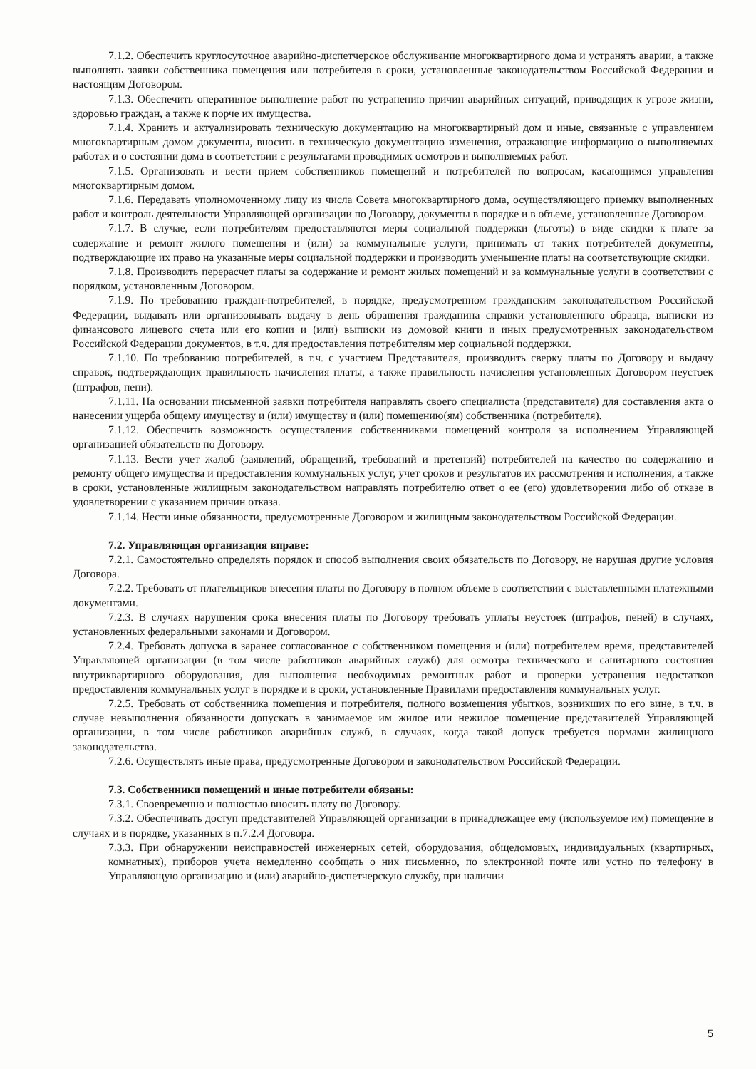7.1.2. Обеспечить круглосуточное аварийно-диспетчерское обслуживание многоквартирного дома и устранять аварии, а также выполнять заявки собственника помещения или потребителя в сроки, установленные законодательством Российской Федерации и настоящим Договором.
7.1.3. Обеспечить оперативное выполнение работ по устранению причин аварийных ситуаций, приводящих к угрозе жизни, здоровью граждан, а также к порче их имущества.
7.1.4. Хранить и актуализировать техническую документацию на многоквартирный дом и иные, связанные с управлением многоквартирным домом документы, вносить в техническую документацию изменения, отражающие информацию о выполняемых работах и о состоянии дома в соответствии с результатами проводимых осмотров и выполняемых работ.
7.1.5. Организовать и вести прием собственников помещений и потребителей по вопросам, касающимся управления многоквартирным домом.
7.1.6. Передавать уполномоченному лицу из числа Совета многоквартирного дома, осуществляющего приемку выполненных работ и контроль деятельности Управляющей организации по Договору, документы в порядке и в объеме, установленные Договором.
7.1.7. В случае, если потребителям предоставляются меры социальной поддержки (льготы) в виде скидки к плате за содержание и ремонт жилого помещения и (или) за коммунальные услуги, принимать от таких потребителей документы, подтверждающие их право на указанные меры социальной поддержки и производить уменьшение платы на соответствующие скидки.
7.1.8. Производить перерасчет платы за содержание и ремонт жилых помещений и за коммунальные услуги в соответствии с порядком, установленным Договором.
7.1.9. По требованию граждан-потребителей, в порядке, предусмотренном гражданским законодательством Российской Федерации, выдавать или организовывать выдачу в день обращения гражданина справки установленного образца, выписки из финансового лицевого счета или его копии и (или) выписки из домовой книги и иных предусмотренных законодательством Российской Федерации документов, в т.ч. для предоставления потребителям мер социальной поддержки.
7.1.10. По требованию потребителей, в т.ч. с участием Представителя, производить сверку платы по Договору и выдачу справок, подтверждающих правильность начисления платы, а также правильность начисления установленных Договором неустоек (штрафов, пени).
7.1.11. На основании письменной заявки потребителя направлять своего специалиста (представителя) для составления акта о нанесении ущерба общему имуществу и (или) имуществу и (или) помещению(ям) собственника (потребителя).
7.1.12. Обеспечить возможность осуществления собственниками помещений контроля за исполнением Управляющей организацией обязательств по Договору.
7.1.13. Вести учет жалоб (заявлений, обращений, требований и претензий) потребителей на качество по содержанию и ремонту общего имущества и предоставления коммунальных услуг, учет сроков и результатов их рассмотрения и исполнения, а также в сроки, установленные жилищным законодательством направлять потребителю ответ о ее (его) удовлетворении либо об отказе в удовлетворении с указанием причин отказа.
7.1.14. Нести иные обязанности, предусмотренные Договором и жилищным законодательством Российской Федерации.
7.2. Управляющая организация вправе:
7.2.1. Самостоятельно определять порядок и способ выполнения своих обязательств по Договору, не нарушая другие условия Договора.
7.2.2. Требовать от плательщиков внесения платы по Договору в полном объеме в соответствии с выставленными платежными документами.
7.2.3. В случаях нарушения срока внесения платы по Договору требовать уплаты неустоек (штрафов, пеней) в случаях, установленных федеральными законами и Договором.
7.2.4. Требовать допуска в заранее согласованное с собственником помещения и (или) потребителем время, представителей Управляющей организации (в том числе работников аварийных служб) для осмотра технического и санитарного состояния внутриквартирного оборудования, для выполнения необходимых ремонтных работ и проверки устранения недостатков предоставления коммунальных услуг в порядке и в сроки, установленные Правилами предоставления коммунальных услуг.
7.2.5. Требовать от собственника помещения и потребителя, полного возмещения убытков, возникших по его вине, в т.ч. в случае невыполнения обязанности допускать в занимаемое им жилое или нежилое помещение представителей Управляющей организации, в том числе работников аварийных служб, в случаях, когда такой допуск требуется нормами жилищного законодательства.
7.2.6. Осуществлять иные права, предусмотренные Договором и законодательством Российской Федерации.
7.3. Собственники помещений и иные потребители обязаны:
7.3.1. Своевременно и полностью вносить плату по Договору.
7.3.2. Обеспечивать доступ представителей Управляющей организации в принадлежащее ему (используемое им) помещение в случаях и в порядке, указанных в п.7.2.4 Договора.
7.3.3. При обнаружении неисправностей инженерных сетей, оборудования, общедомовых, индивидуальных (квартирных, комнатных), приборов учета немедленно сообщать о них письменно, по электронной почте или устно по телефону в Управляющую организацию и (или) аварийно-диспетчерскую службу, при наличии
5